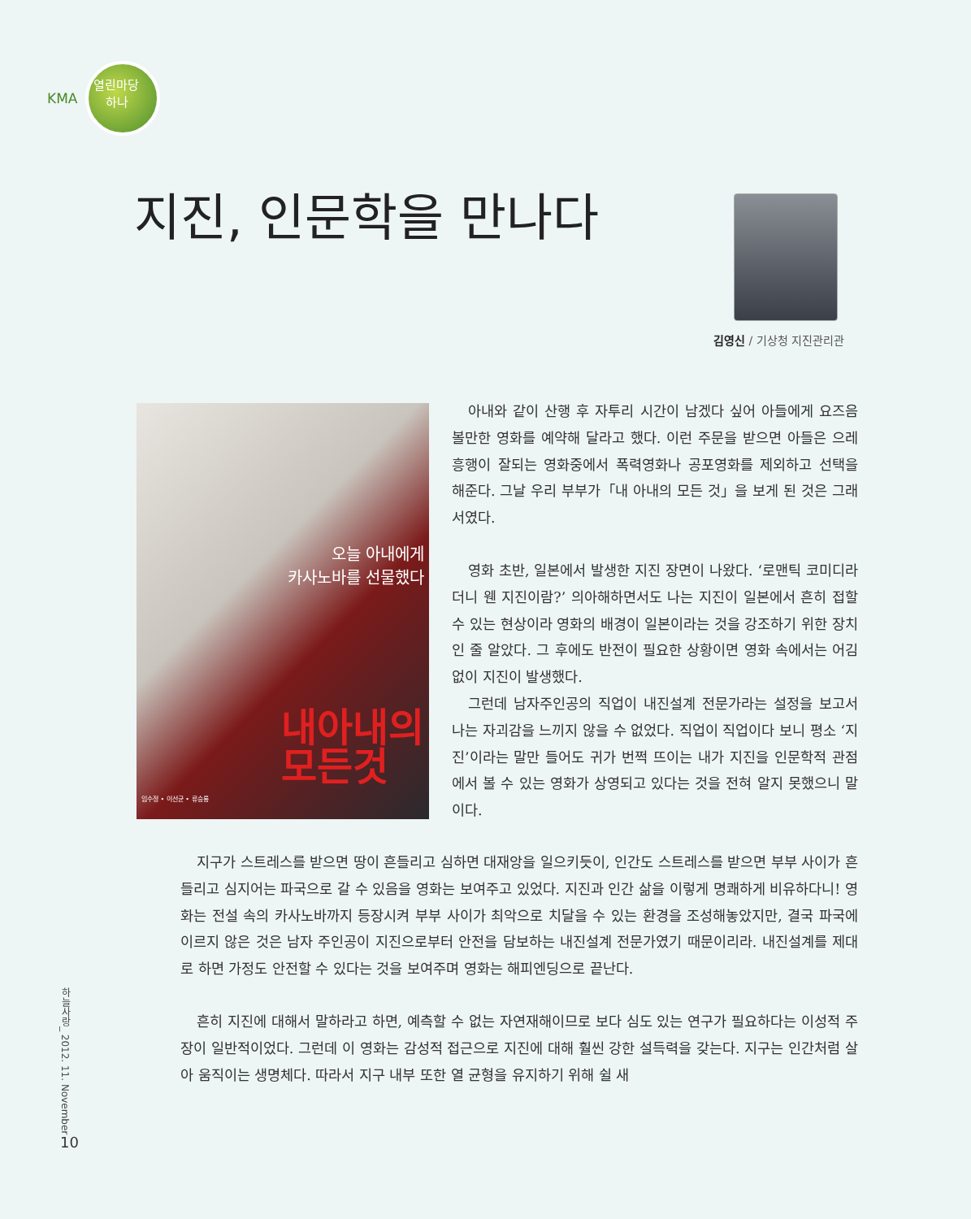KMA
열린마당
하나
지진, 인문학을 만나다
김영신 / 기상청 지진관리관
오늘 아내에게
카사노바를 선물했다
내아내의
모든것
임수정 • 이선균 • 류승룡
아내와 같이 산행 후 자투리 시간이 남겠다 싶어 아들에게 요즈음 볼만한 영화를 예약해 달라고 했다. 이런 주문을 받으면 아들은 으레 흥행이 잘되는 영화중에서 폭력영화나 공포영화를 제외하고 선택을 해준다. 그날 우리 부부가「내 아내의 모든 것」을 보게 된 것은 그래서였다.
영화 초반, 일본에서 발생한 지진 장면이 나왔다. ‘로맨틱 코미디라더니 웬 지진이람?’ 의아해하면서도 나는 지진이 일본에서 흔히 접할 수 있는 현상이라 영화의 배경이 일본이라는 것을 강조하기 위한 장치인 줄 알았다. 그 후에도 반전이 필요한 상황이면 영화 속에서는 어김없이 지진이 발생했다.
그런데 남자주인공의 직업이 내진설계 전문가라는 설정을 보고서 나는 자괴감을 느끼지 않을 수 없었다. 직업이 직업이다 보니 평소 ‘지진’이라는 말만 들어도 귀가 번쩍 뜨이는 내가 지진을 인문학적 관점에서 볼 수 있는 영화가 상영되고 있다는 것을 전혀 알지 못했으니 말이다.
지구가 스트레스를 받으면 땅이 흔들리고 심하면 대재앙을 일으키듯이, 인간도 스트레스를 받으면 부부 사이가 흔들리고 심지어는 파국으로 갈 수 있음을 영화는 보여주고 있었다. 지진과 인간 삶을 이렇게 명쾌하게 비유하다니! 영화는 전설 속의 카사노바까지 등장시켜 부부 사이가 최악으로 치달을 수 있는 환경을 조성해놓았지만, 결국 파국에 이르지 않은 것은 남자 주인공이 지진으로부터 안전을 담보하는 내진설계 전문가였기 때문이리라. 내진설계를 제대로 하면 가정도 안전할 수 있다는 것을 보여주며 영화는 해피엔딩으로 끝난다.
흔히 지진에 대해서 말하라고 하면, 예측할 수 없는 자연재해이므로 보다 심도 있는 연구가 필요하다는 이성적 주장이 일반적이었다. 그런데 이 영화는 감성적 접근으로 지진에 대해 훨씬 강한 설득력을 갖는다. 지구는 인간처럼 살아 움직이는 생명체다. 따라서 지구 내부 또한 열 균형을 유지하기 위해 쉴 새
하늘사랑_ 2012. 11. November
10